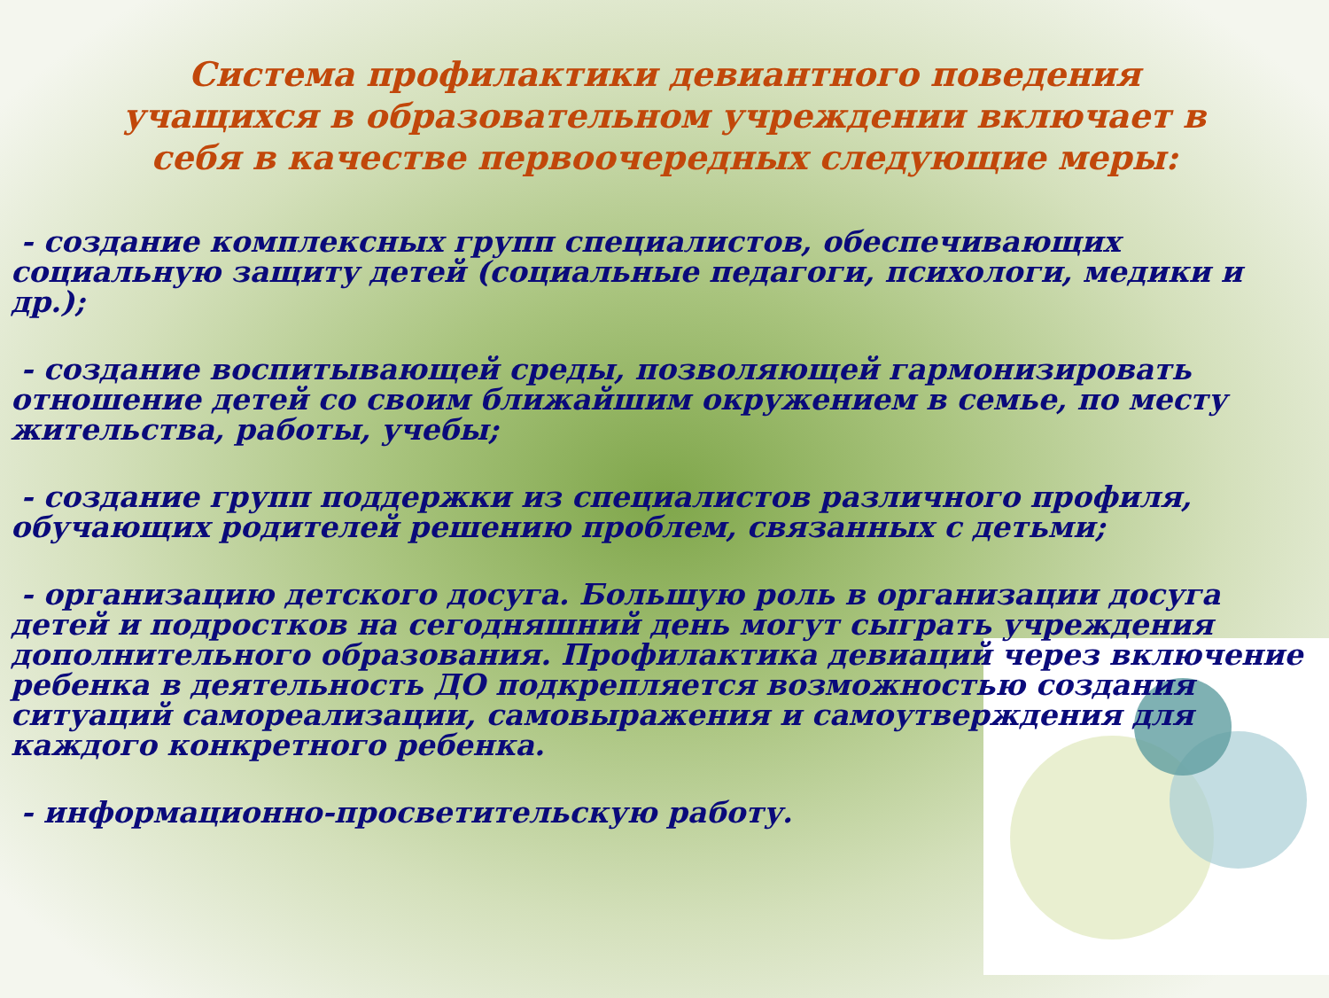Система профилактики девиантного поведения учащихся в образовательном учреждении включает в себя в качестве первоочередных следующие меры:
- создание комплексных групп специалистов, обеспечивающих социальную защиту детей (социальные педагоги, психологи, медики и др.);
- создание воспитывающей среды, позволяющей гармонизировать отношение детей со своим ближайшим окружением в семье, по месту жительства, работы, учебы;
- создание групп поддержки из специалистов различного профиля, обучающих родителей решению проблем, связанных с детьми;
- организацию детского досуга. Большую роль в организации досуга детей и подростков на сегодняшний день могут сыграть учреждения дополнительного образования. Профилактика девиаций через включение ребенка в деятельность ДО подкрепляется возможностью создания ситуаций самореализации, самовыражения и самоутверждения для каждого конкретного ребенка.
- информационно-просветительскую работу.